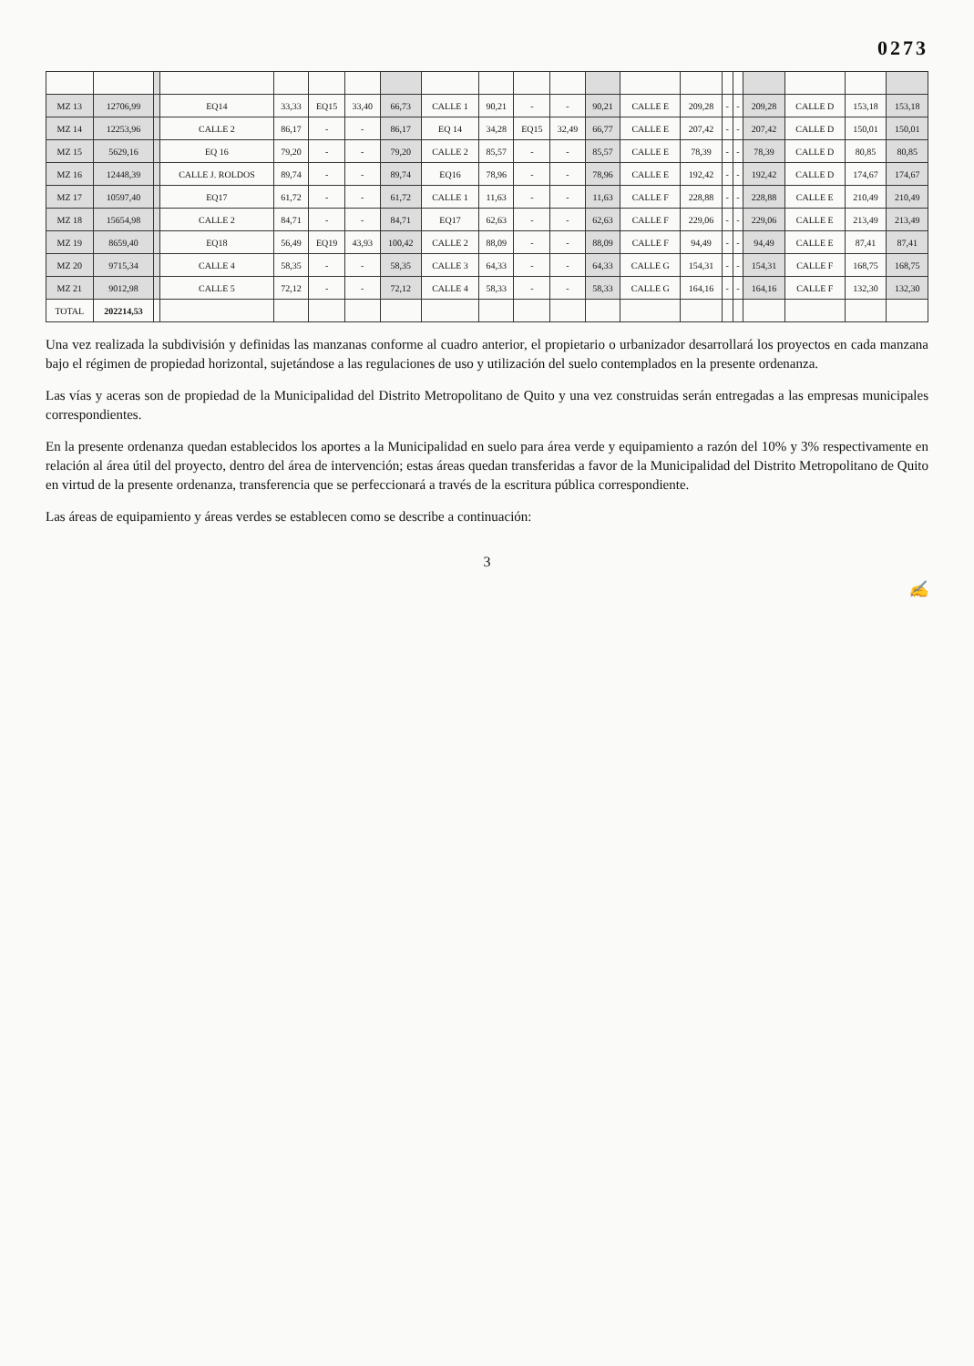0273
| MZ 13 | 12706,99 | | EQ14 | 33,33 | EQ15 | 33,40 | 66,73 | CALLE 1 | 90,21 | - | - | 90,21 | CALLE E | 209,28 | - | - | 209,28 | CALLE D | 153,18 | 153,18 |
| MZ 14 | 12253,96 | | CALLE 2 | 86,17 | - | - | 86,17 | EQ 14 | 34,28 | EQ15 | 32,49 | 66,77 | CALLE E | 207,42 | - | - | 207,42 | CALLE D | 150,01 | 150,01 |
| MZ 15 | 5629,16 | | EQ 16 | 79,20 | - | - | 79,20 | CALLE 2 | 85,57 | - | - | 85,57 | CALLE E | 78,39 | - | - | 78,39 | CALLE D | 80,85 | 80,85 |
| MZ 16 | 12448,39 | | CALLE J. ROLDOS | 89,74 | - | - | 89,74 | EQ16 | 78,96 | - | - | 78,96 | CALLE E | 192,42 | - | - | 192,42 | CALLE D | 174,67 | 174,67 |
| MZ 17 | 10597,40 | | EQ17 | 61,72 | - | - | 61,72 | CALLE 1 | 11,63 | - | - | 11,63 | CALLE F | 228,88 | - | - | 228,88 | CALLE E | 210,49 | 210,49 |
| MZ 18 | 15654,98 | | CALLE 2 | 84,71 | - | - | 84,71 | EQ17 | 62,63 | - | - | 62,63 | CALLE F | 229,06 | - | - | 229,06 | CALLE E | 213,49 | 213,49 |
| MZ 19 | 8659,40 | | EQ18 | 56,49 | EQ19 | 43,93 | 100,42 | CALLE 2 | 88,09 | - | - | 88,09 | CALLE F | 94,49 | - | - | 94,49 | CALLE E | 87,41 | 87,41 |
| MZ 20 | 9715,34 | | CALLE 4 | 58,35 | - | - | 58,35 | CALLE 3 | 64,33 | - | - | 64,33 | CALLE G | 154,31 | - | - | 154,31 | CALLE F | 168,75 | 168,75 |
| MZ 21 | 9012,98 | | CALLE 5 | 72,12 | - | - | 72,12 | CALLE 4 | 58,33 | - | - | 58,33 | CALLE G | 164,16 | - | - | 164,16 | CALLE F | 132,30 | 132,30 |
| TOTAL | 202214,53 | | | | | | | | | | | | | | | | | | | |
Una vez realizada la subdivisión y definidas las manzanas conforme al cuadro anterior, el propietario o urbanizador desarrollará los proyectos en cada manzana bajo el régimen de propiedad horizontal, sujetándose a las regulaciones de uso y utilización del suelo contemplados en la presente ordenanza.
Las vías y aceras son de propiedad de la Municipalidad del Distrito Metropolitano de Quito y una vez construidas serán entregadas a las empresas municipales correspondientes.
En la presente ordenanza quedan establecidos los aportes a la Municipalidad en suelo para área verde y equipamiento a razón del 10% y 3% respectivamente en relación al área útil del proyecto, dentro del área de intervención; estas áreas quedan transferidas a favor de la Municipalidad del Distrito Metropolitano de Quito en virtud de la presente ordenanza, transferencia que se perfeccionará a través de la escritura pública correspondiente.
Las áreas de equipamiento y áreas verdes se establecen como se describe a continuación:
3
✍